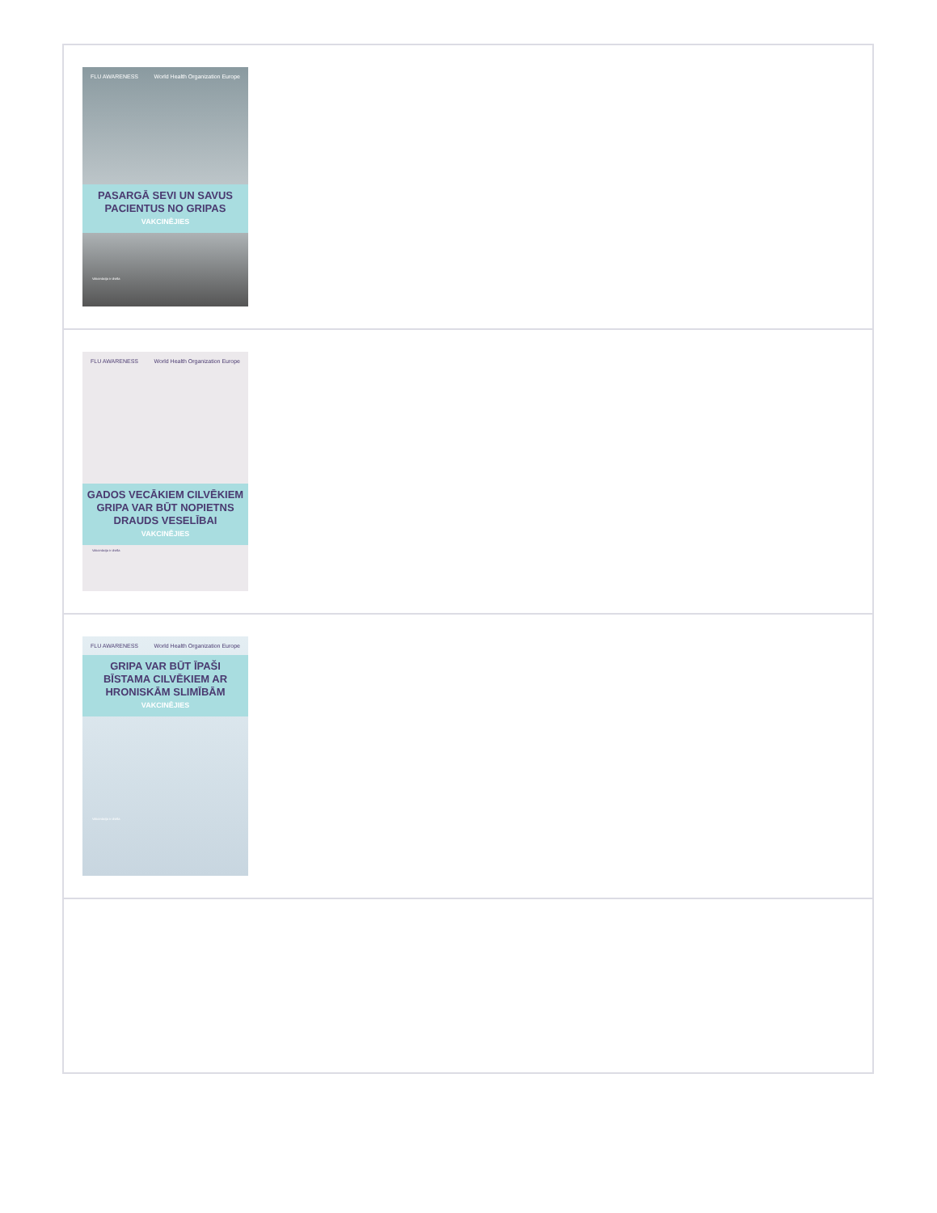| FLU AWARENESS World Health Organization Europe PASARGĀ SEVI UN SAVUS PACIENTUS NO GRIPAS VAKCINĒJIES Vakcinācija ir droša |
| FLU AWARENESS World Health Organization Europe GADOS VECĀKIEM CILVĒKIEM GRIPA VAR BŪT NOPIETNS DRAUDS VESELĪBAI VAKCINĒJIES Vakcinācija ir droša |
| FLU AWARENESS World Health Organization Europe GRIPA VAR BŪT ĪPAŠI BĪSTAMA CILVĒKIEM AR HRONISKĀM SLIMĪBĀM VAKCINĒJIES Vakcinācija ir droša |